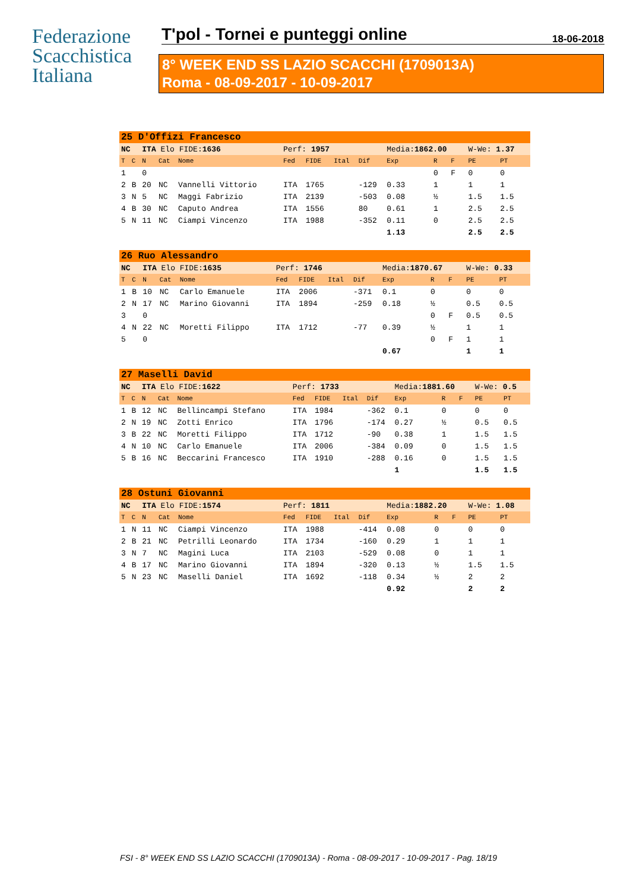Federazione
Scacchistica
Italiana
T'pol - Tornei e punteggi online 18-06-2018
8° WEEK END SS LAZIO SCACCHI (1709013A)
Roma - 08-09-2017 - 10-09-2017
| 25 D'Offizi Francesco | | | | | | | | | | | | | |
| NC | | ITA Elo FIDE: 1636 | | | Perf: 1957 | | | | Media: 1862.00 | | | W-We: 1.37 | |
| T | C | N | Cat | Nome | Fed | FIDE | Ital | Dif | Exp | R | F | PE | PT |
| 1 | | 0 | | | | | | | | 0 | F | 0 | 0 |
| 2 | B | 20 | NC | Vannelli Vittorio | ITA | 1765 | | -129 | 0.33 | 1 | | 1 | 1 |
| 3 | N | 5 | NC | Maggi Fabrizio | ITA | 2139 | | -503 | 0.08 | ½ | | 1.5 | 1.5 |
| 4 | B | 30 | NC | Caputo Andrea | ITA | 1556 | | 80 | 0.61 | 1 | | 2.5 | 2.5 |
| 5 | N | 11 | NC | Ciampi Vincenzo | ITA | 1988 | | -352 | 0.11 | 0 | | 2.5 | 2.5 |
| | | | | | | | | | 1.13 | | | 2.5 | 2.5 |
| 26 Ruo Alessandro | | | | | | | | | | | | | |
| NC | | ITA Elo FIDE: 1635 | | | Perf: 1746 | | | | Media: 1870.67 | | | W-We: 0.33 | |
| T | C | N | Cat | Nome | Fed | FIDE | Ital | Dif | Exp | R | F | PE | PT |
| 1 | B | 10 | NC | Carlo Emanuele | ITA | 2006 | | -371 | 0.1 | 0 | | 0 | 0 |
| 2 | N | 17 | NC | Marino Giovanni | ITA | 1894 | | -259 | 0.18 | ½ | | 0.5 | 0.5 |
| 3 | | 0 | | | | | | | | 0 | F | 0.5 | 0.5 |
| 4 | N | 22 | NC | Moretti Filippo | ITA | 1712 | | -77 | 0.39 | ½ | | 1 | 1 |
| 5 | | 0 | | | | | | | | 0 | F | 1 | 1 |
| | | | | | | | | | 0.67 | | | 1 | 1 |
| 27 Maselli David | | | | | | | | | | | | | |
| NC | | ITA Elo FIDE: 1622 | | | Perf: 1733 | | | | Media: 1881.60 | | | W-We: 0.5 | |
| T | C | N | Cat | Nome | Fed | FIDE | Ital | Dif | Exp | R | F | PE | PT |
| 1 | B | 12 | NC | Bellincampi Stefano | ITA | 1984 | | -362 | 0.1 | 0 | | 0 | 0 |
| 2 | N | 19 | NC | Zotti Enrico | ITA | 1796 | | -174 | 0.27 | ½ | | 0.5 | 0.5 |
| 3 | B | 22 | NC | Moretti Filippo | ITA | 1712 | | -90 | 0.38 | 1 | | 1.5 | 1.5 |
| 4 | N | 10 | NC | Carlo Emanuele | ITA | 2006 | | -384 | 0.09 | 0 | | 1.5 | 1.5 |
| 5 | B | 16 | NC | Beccarini Francesco | ITA | 1910 | | -288 | 0.16 | 0 | | 1.5 | 1.5 |
| | | | | | | | | | 1 | | | 1.5 | 1.5 |
| 28 Ostuni Giovanni | | | | | | | | | | | | | |
| NC | | ITA Elo FIDE: 1574 | | | Perf: 1811 | | | | Media: 1882.20 | | | W-We: 1.08 | |
| T | C | N | Cat | Nome | Fed | FIDE | Ital | Dif | Exp | R | F | PE | PT |
| 1 | N | 11 | NC | Ciampi Vincenzo | ITA | 1988 | | -414 | 0.08 | 0 | | 0 | 0 |
| 2 | B | 21 | NC | Petrilli Leonardo | ITA | 1734 | | -160 | 0.29 | 1 | | 1 | 1 |
| 3 | N | 7 | NC | Magini Luca | ITA | 2103 | | -529 | 0.08 | 0 | | 1 | 1 |
| 4 | B | 17 | NC | Marino Giovanni | ITA | 1894 | | -320 | 0.13 | ½ | | 1.5 | 1.5 |
| 5 | N | 23 | NC | Maselli Daniel | ITA | 1692 | | -118 | 0.34 | ½ | | 2 | 2 |
| | | | | | | | | | 0.92 | | | 2 | 2 |
FSI - 8° WEEK END SS LAZIO SCACCHI (1709013A) - Roma - 08-09-2017 - 10-09-2017 - Pag. 18/19